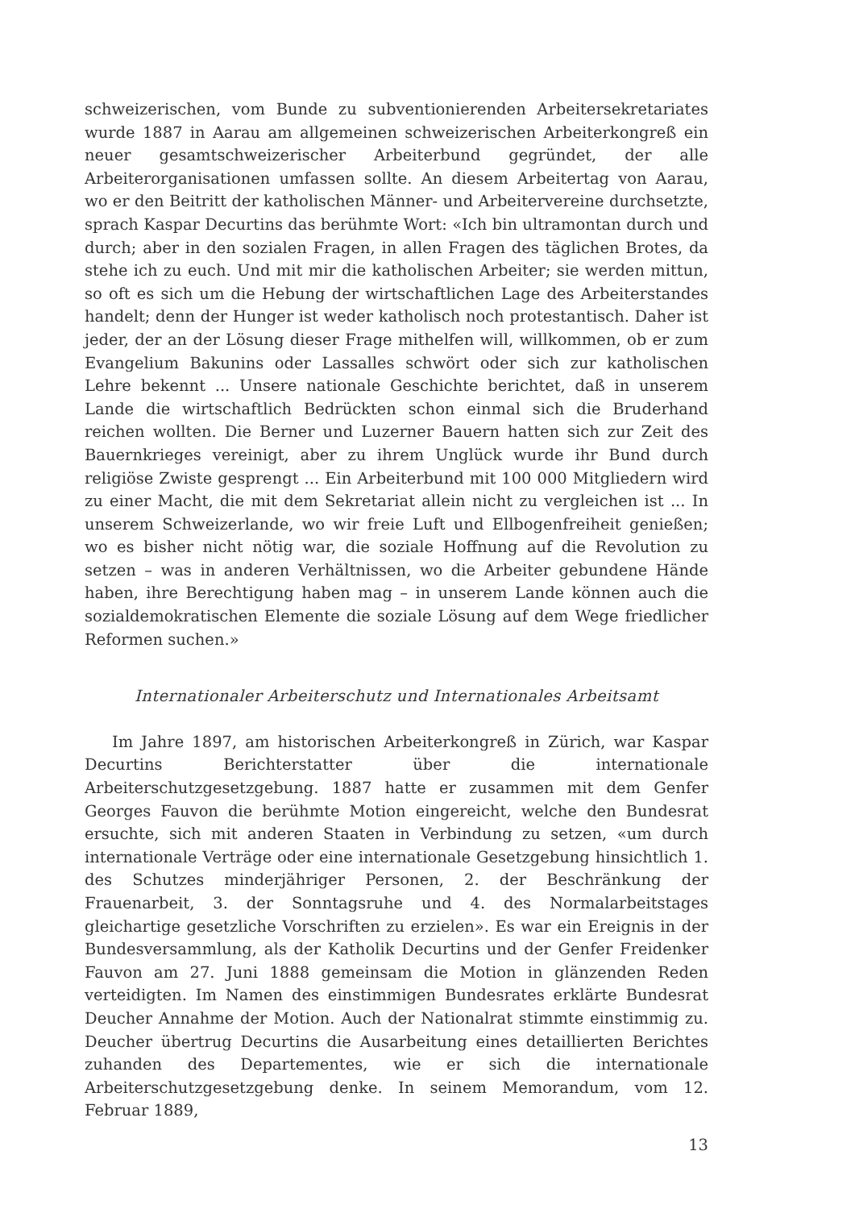schweizerischen, vom Bunde zu subventionierenden Arbeitersekretariates wurde 1887 in Aarau am allgemeinen schweizerischen Arbeiterkongreß ein neuer gesamtschweizerischer Arbeiterbund gegründet, der alle Arbeiterorganisationen umfassen sollte. An diesem Arbeitertag von Aarau, wo er den Beitritt der katholischen Männer- und Arbeitervereine durchsetzte, sprach Kaspar Decurtins das berühmte Wort: «Ich bin ultramontan durch und durch; aber in den sozialen Fragen, in allen Fragen des täglichen Brotes, da stehe ich zu euch. Und mit mir die katholischen Arbeiter; sie werden mittun, so oft es sich um die Hebung der wirtschaftlichen Lage des Arbeiterstandes handelt; denn der Hunger ist weder katholisch noch protestantisch. Daher ist jeder, der an der Lösung dieser Frage mithelfen will, willkommen, ob er zum Evangelium Bakunins oder Lassalles schwört oder sich zur katholischen Lehre bekennt ... Unsere nationale Geschichte berichtet, daß in unserem Lande die wirtschaftlich Bedrückten schon einmal sich die Bruderhand reichen wollten. Die Berner und Luzerner Bauern hatten sich zur Zeit des Bauernkrieges vereinigt, aber zu ihrem Unglück wurde ihr Bund durch religiöse Zwiste gesprengt ... Ein Arbeiterbund mit 100 000 Mitgliedern wird zu einer Macht, die mit dem Sekretariat allein nicht zu vergleichen ist ... In unserem Schweizerlande, wo wir freie Luft und Ellbogenfreiheit genießen; wo es bisher nicht nötig war, die soziale Hoffnung auf die Revolution zu setzen – was in anderen Verhältnissen, wo die Arbeiter gebundene Hände haben, ihre Berechtigung haben mag – in unserem Lande können auch die sozialdemokratischen Elemente die soziale Lösung auf dem Wege friedlicher Reformen suchen.»
Internationaler Arbeiterschutz und Internationales Arbeitsamt
Im Jahre 1897, am historischen Arbeiterkongreß in Zürich, war Kaspar Decurtins Berichterstatter über die internationale Arbeiterschutzgesetzgebung. 1887 hatte er zusammen mit dem Genfer Georges Fauvon die berühmte Motion eingereicht, welche den Bundesrat ersuchte, sich mit anderen Staaten in Verbindung zu setzen, «um durch internationale Verträge oder eine internationale Gesetzgebung hinsichtlich 1. des Schutzes minderjähriger Personen, 2. der Beschränkung der Frauenarbeit, 3. der Sonntagsruhe und 4. des Normalarbeitstages gleichartige gesetzliche Vorschriften zu erzielen». Es war ein Ereignis in der Bundesversammlung, als der Katholik Decurtins und der Genfer Freidenker Fauvon am 27. Juni 1888 gemeinsam die Motion in glänzenden Reden verteidigten. Im Namen des einstimmigen Bundesrates erklärte Bundesrat Deucher Annahme der Motion. Auch der Nationalrat stimmte einstimmig zu. Deucher übertrug Decurtins die Ausarbeitung eines detaillierten Berichtes zuhanden des Departementes, wie er sich die internationale Arbeiterschutzgesetzgebung denke. In seinem Memorandum, vom 12. Februar 1889,
13